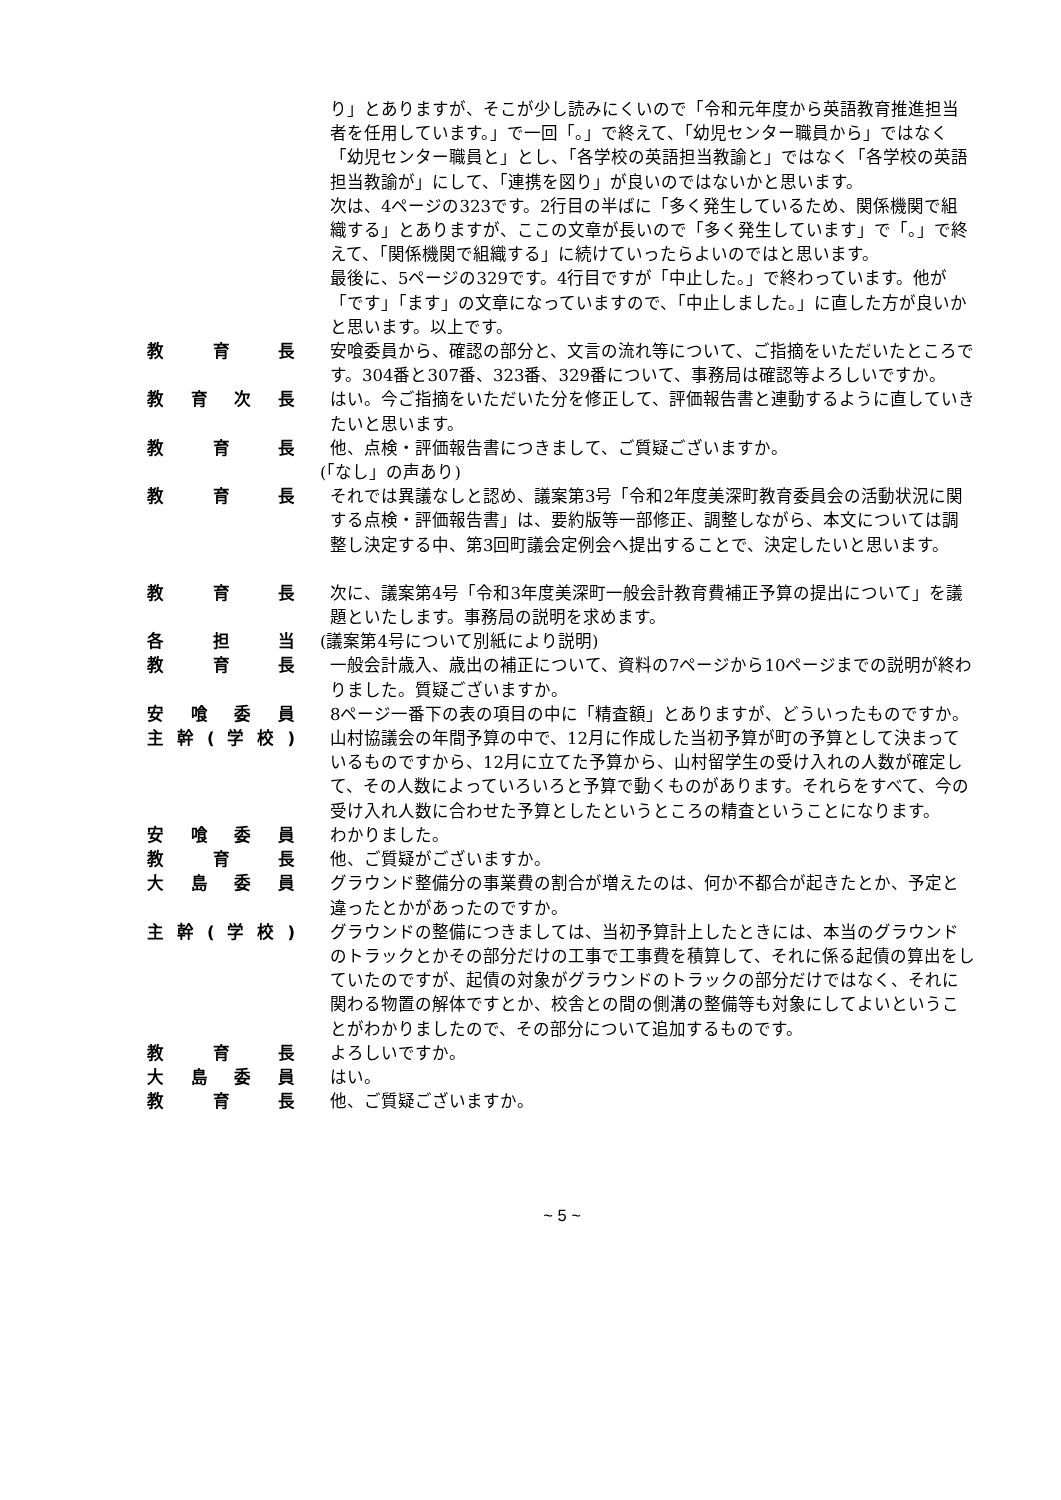り」とありますが、そこが少し読みにくいので「令和元年度から英語教育推進担当者を任用しています。」で一回「。」で終えて、「幼児センター職員から」ではなく「幼児センター職員と」とし、「各学校の英語担当教諭と」ではなく「各学校の英語担当教諭が」にして、「連携を図り」が良いのではないかと思います。
次は、4ページの323です。2行目の半ばに「多く発生しているため、関係機関で組織する」とありますが、ここの文章が長いので「多く発生しています」で「。」で終えて、「関係機関で組織する」に続けていったらよいのではと思います。
最後に、5ページの329です。4行目ですが「中止した。」で終わっています。他が「です」「ます」の文章になっていますので、「中止しました。」に直した方が良いかと思います。以上です。
教 育 長 安喰委員から、確認の部分と、文言の流れ等について、ご指摘をいただいたところです。304番と307番、323番、329番について、事務局は確認等よろしいですか。
教育次長 はい。今ご指摘をいただいた分を修正して、評価報告書と連動するように直していきたいと思います。
教 育 長 他、点検・評価報告書につきまして、ご質疑ございますか。
(「なし」の声あり)
教 育 長 それでは異議なしと認め、議案第3号「令和2年度美深町教育委員会の活動状況に関する点検・評価報告書」は、要約版等一部修正、調整しながら、本文については調整し決定する中、第3回町議会定例会へ提出することで、決定したいと思います。
教 育 長 次に、議案第4号「令和3年度美深町一般会計教育費補正予算の提出について」を議題といたします。事務局の説明を求めます。
各 担 当 (議案第4号について別紙により説明)
教 育 長 一般会計歳入、歳出の補正について、資料の7ページから10ページまでの説明が終わりました。質疑ございますか。
安喰委員 8ページ一番下の表の項目の中に「精査額」とありますが、どういったものですか。
主幹 (学校) 山村協議会の年間予算の中で、12月に作成した当初予算が町の予算として決まっているものですから、12月に立てた予算から、山村留学生の受け入れの人数が確定して、その人数によっていろいろと予算で動くものがあります。それらをすべて、今の受け入れ人数に合わせた予算としたというところの精査ということになります。
安喰委員 わかりました。
教 育 長 他、ご質疑がございますか。
大島委員 グラウンド整備分の事業費の割合が増えたのは、何か不都合が起きたとか、予定と違ったとかがあったのですか。
主幹 (学校) グラウンドの整備につきましては、当初予算計上したときには、本当のグラウンドのトラックとかその部分だけの工事で工事費を積算して、それに係る起債の算出をしていたのですが、起債の対象がグラウンドのトラックの部分だけではなく、それに関わる物置の解体ですとか、校舎との間の側溝の整備等も対象にしてよいということがわかりましたので、その部分について追加するものです。
教 育 長 よろしいですか。
大島委員 はい。
教 育 長 他、ご質疑ございますか。
~ 5 ~